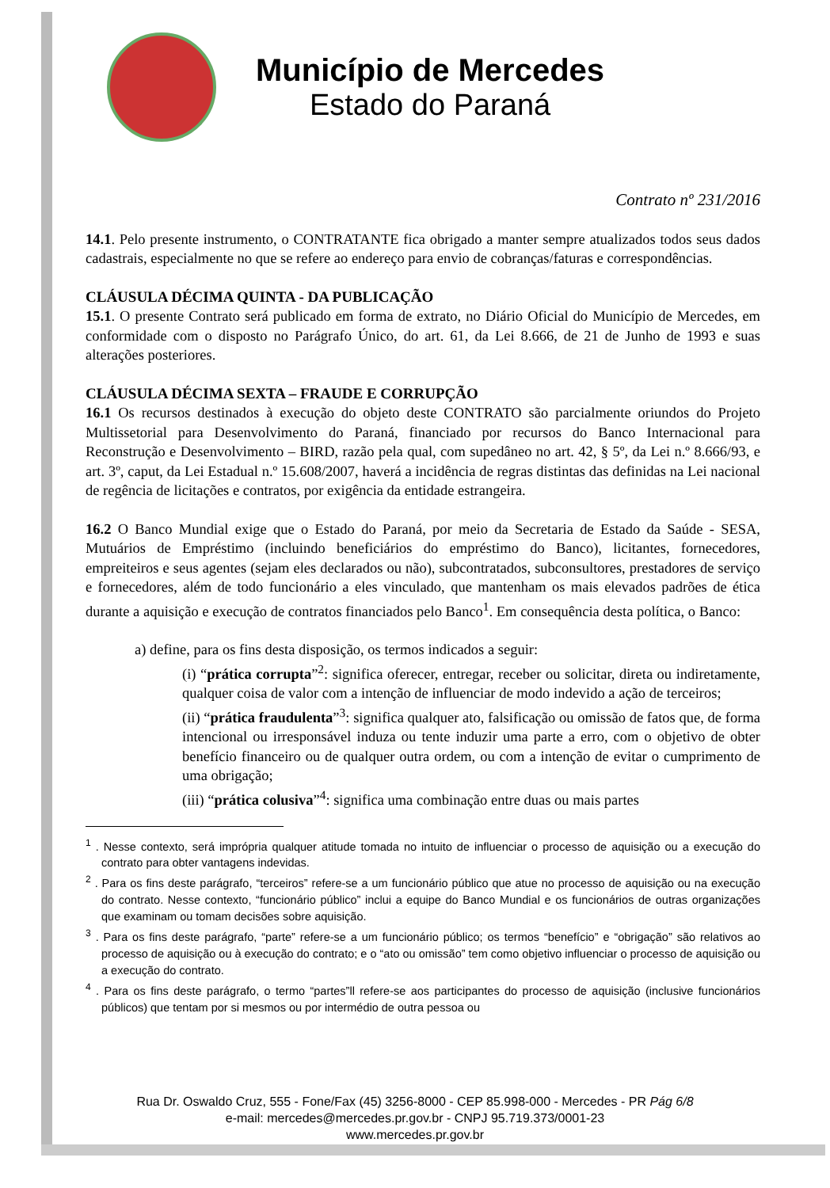Município de Mercedes
Estado do Paraná
Contrato nº 231/2016
14.1. Pelo presente instrumento, o CONTRATANTE fica obrigado a manter sempre atualizados todos seus dados cadastrais, especialmente no que se refere ao endereço para envio de cobranças/faturas e correspondências.
CLÁUSULA DÉCIMA QUINTA - DA PUBLICAÇÃO
15.1. O presente Contrato será publicado em forma de extrato, no Diário Oficial do Município de Mercedes, em conformidade com o disposto no Parágrafo Único, do art. 61, da Lei 8.666, de 21 de Junho de 1993 e suas alterações posteriores.
CLÁUSULA DÉCIMA SEXTA – FRAUDE E CORRUPÇÃO
16.1 Os recursos destinados à execução do objeto deste CONTRATO são parcialmente oriundos do Projeto Multissetorial para Desenvolvimento do Paraná, financiado por recursos do Banco Internacional para Reconstrução e Desenvolvimento – BIRD, razão pela qual, com supedâneo no art. 42, § 5º, da Lei n.º 8.666/93, e art. 3º, caput, da Lei Estadual n.º 15.608/2007, haverá a incidência de regras distintas das definidas na Lei nacional de regência de licitações e contratos, por exigência da entidade estrangeira.
16.2 O Banco Mundial exige que o Estado do Paraná, por meio da Secretaria de Estado da Saúde - SESA, Mutuários de Empréstimo (incluindo beneficiários do empréstimo do Banco), licitantes, fornecedores, empreiteiros e seus agentes (sejam eles declarados ou não), subcontratados, subconsultores, prestadores de serviço e fornecedores, além de todo funcionário a eles vinculado, que mantenham os mais elevados padrões de ética durante a aquisição e execução de contratos financiados pelo Banco<sup>1</sup>. Em consequência desta política, o Banco:
a) define, para os fins desta disposição, os termos indicados a seguir:
(i) “prática corrupta”<sup>2</sup>: significa oferecer, entregar, receber ou solicitar, direta ou indiretamente, qualquer coisa de valor com a intenção de influenciar de modo indevido a ação de terceiros;
(ii) “prática fraudulenta”<sup>3</sup>: significa qualquer ato, falsificação ou omissão de fatos que, de forma intencional ou irresponsável induza ou tente induzir uma parte a erro, com o objetivo de obter benefício financeiro ou de qualquer outra ordem, ou com a intenção de evitar o cumprimento de uma obrigação;
(iii) “prática colusiva”<sup>4</sup>: significa uma combinação entre duas ou mais partes
<sup>1</sup> . Nesse contexto, será imprópria qualquer atitude tomada no intuito de influenciar o processo de aquisição ou a execução do contrato para obter vantagens indevidas.
<sup>2</sup> . Para os fins deste parágrafo, “terceiros” refere-se a um funcionário público que atue no processo de aquisição ou na execução do contrato. Nesse contexto, “funcionário público” inclui a equipe do Banco Mundial e os funcionários de outras organizações que examinam ou tomam decisões sobre aquisição.
<sup>3</sup> . Para os fins deste parágrafo, “parte” refere-se a um funcionário público; os termos “benefício” e “obrigação” são relativos ao processo de aquisição ou à execução do contrato; e o “ato ou omissão” tem como objetivo influenciar o processo de aquisição ou a execução do contrato.
<sup>4</sup> . Para os fins deste parágrafo, o termo “partes”ll refere-se aos participantes do processo de aquisição (inclusive funcionários públicos) que tentam por si mesmos ou por intermédio de outra pessoa ou
Rua Dr. Oswaldo Cruz, 555 - Fone/Fax (45) 3256-8000 - CEP 85.998-000 - Mercedes - PR Pág 6/8
e-mail: mercedes@mercedes.pr.gov.br - CNPJ 95.719.373/0001-23
www.mercedes.pr.gov.br